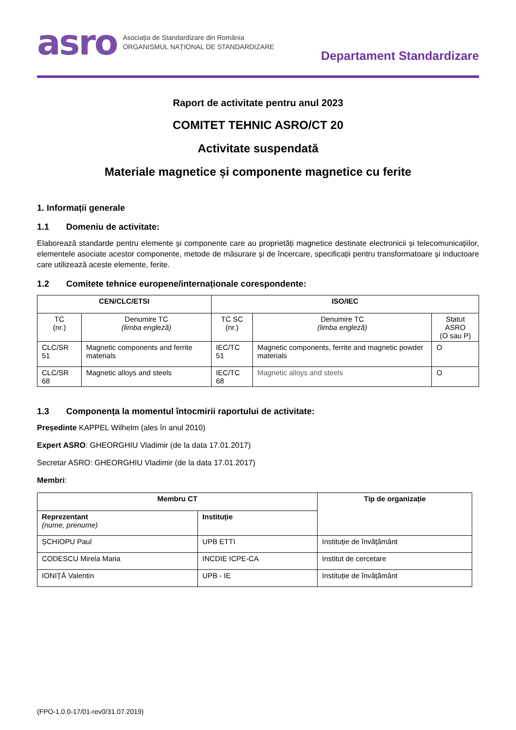asro
Asociația de Standardizare din România
ORGANISMUL NAȚIONAL DE STANDARDIZARE
Departament Standardizare
Raport de activitate pentru anul 2023
COMITET TEHNIC ASRO/CT 20
Activitate suspendată
Materiale magnetice și componente magnetice cu ferite
1. Informații generale
1.1 Domeniu de activitate:
Elaborează standarde pentru elemente și componente care au proprietăți magnetice destinate electronicii și telecomunicațiilor, elementele asociate acestor componente, metode de măsurare și de încercare, specificații pentru transformatoare și inductoare care utilizează aceste elemente, ferite.
1.2 Comitete tehnice europene/internaționale corespondente:
| CEN/CLC/ETSI | | ISO/IEC | | |
| --- | --- | --- | --- | --- |
| TC (nr.) | Denumire TC (limba engleză) | TC SC (nr.) | Denumire TC (limba engleză) | Statut ASRO (O sau P) |
| CLC/SR 51 | Magnetic components and ferrite materials | IEC/TC 51 | Magnetic components, ferrite and magnetic powder materials | O |
| CLC/SR 68 | Magnetic alloys and steels | IEC/TC 68 | Magnetic alloys and steels | O |
1.3 Componența la momentul întocmirii raportului de activitate:
Președinte KAPPEL Wilhelm (ales în anul 2010)
Expert ASRO: GHEORGHIU Vladimir (de la data 17.01.2017)
Secretar ASRO: GHEORGHIU Vladimir (de la data 17.01.2017)
Membri:
| Membru CT | | Tip de organizație |
| --- | --- | --- |
| Reprezentant (nume, prenume) | Instituție | |
| ȘCHIOPU Paul | UPB ETTI | Instituție de învățământ |
| CODESCU Mirela Maria | INCDIE ICPE-CA | Institut de cercetare |
| IONIȚĂ Valentin | UPB - IE | Instituție de învățământ |
(FPO-1.0.0-17/01-rev0/31.07.2019)